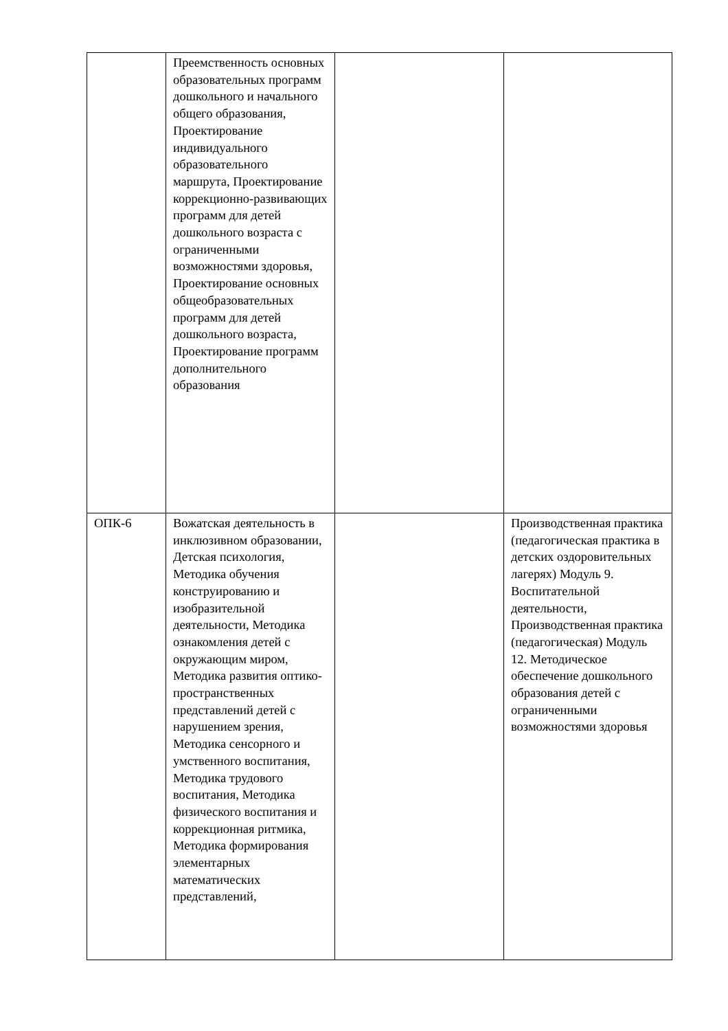| | Преемственность основных образовательных программ дошкольного и начального общего образования, Проектирование индивидуального образовательного маршрута, Проектирование коррекционно-развивающих программ для детей дошкольного возраста с ограниченными возможностями здоровья, Проектирование основных общеобразовательных программ для детей дошкольного возраста, Проектирование программ дополнительного образования | | |
| ОПК-6 | Вожатская деятельность в инклюзивном образовании, Детская психология, Методика обучения конструированию и изобразительной деятельности, Методика ознакомления детей с окружающим миром, Методика развития оптико-пространственных представлений детей с нарушением зрения, Методика сенсорного и умственного воспитания, Методика трудового воспитания, Методика физического воспитания и коррекционная ритмика, Методика формирования элементарных математических представлений, | | Производственная практика (педагогическая практика в детских оздоровительных лагерях) Модуль 9. Воспитательной деятельности, Производственная практика (педагогическая) Модуль 12. Методическое обеспечение дошкольного образования детей с ограниченными возможностями здоровья |